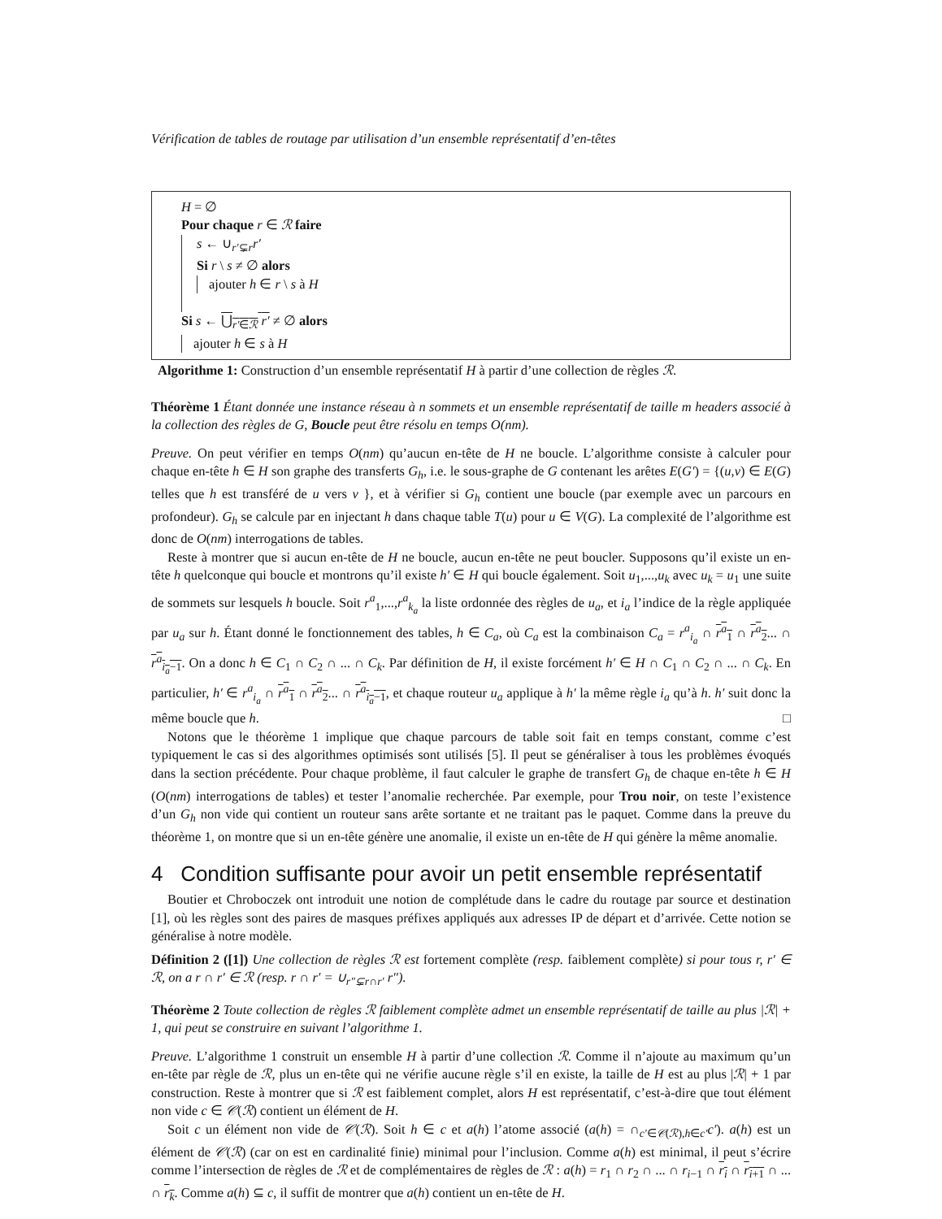Vérification de tables de routage par utilisation d’un ensemble représentatif d’en-têtes
H = ∅
Pour chaque r ∈ ℛ faire
s ← ∪<sub>r′⊊r</sub>r′
Si r \ s ≠ ∅ alors
ajouter h ∈ r \ s à H
Si s ← ⋃<sub>r′∈ℛ</sub> r′ ≠ ∅ alors
ajouter h ∈ s à H
Algorithme 1: Construction d’un ensemble représentatif H à partir d’une collection de règles ℛ.
Théorème 1 Étant donnée une instance réseau à n sommets et un ensemble représentatif de taille m headers associé à la collection des règles de G, Boucle peut être résolu en temps O(nm).
Preuve. On peut vérifier en temps O(nm) qu’aucun en-tête de H ne boucle. L’algorithme consiste à calculer pour chaque en-tête h ∈ H son graphe des transferts G<sub>h</sub>, i.e. le sous-graphe de G contenant les arêtes E(G′) = {(u,v) ∈ E(G) telles que h est transféré de u vers v }, et à vérifier si G<sub>h</sub> contient une boucle (par exemple avec un parcours en profondeur). G<sub>h</sub> se calcule par en injectant h dans chaque table T(u) pour u ∈ V(G). La complexité de l’algorithme est donc de O(nm) interrogations de tables.
Reste à montrer que si aucun en-tête de H ne boucle, aucun en-tête ne peut boucler. Supposons qu’il existe un en-tête h quelconque qui boucle et montrons qu’il existe h′ ∈ H qui boucle également. Soit u<sub>1</sub>,...,u<sub>k</sub> avec u<sub>k</sub> = u<sub>1</sub> une suite de sommets sur lesquels h boucle. Soit r<sup>a</sup><sub>1</sub>,...,r<sup>a</sup><sub>k<sub>a</sub></sub> la liste ordonnée des règles de u<sub>a</sub>, et i<sub>a</sub> l’indice de la règle appliquée par u<sub>a</sub> sur h. Étant donné le fonctionnement des tables, h ∈ C<sub>a</sub>, où C<sub>a</sub> est la combinaison C<sub>a</sub> = r<sup>a</sup><sub>i<sub>a</sub></sub> ∩ r<sup>a</sup><sub>1</sub> ∩ r<sup>a</sup><sub>2</sub>... ∩ r<sup>a</sup><sub>i<sub>a</sub>−1</sub>. On a donc h ∈ C<sub>1</sub> ∩ C<sub>2</sub> ∩ ... ∩ C<sub>k</sub>. Par définition de H, il existe forcément h′ ∈ H ∩ C<sub>1</sub> ∩ C<sub>2</sub> ∩ ... ∩ C<sub>k</sub>. En particulier, h′ ∈ r<sup>a</sup><sub>i<sub>a</sub></sub> ∩ r<sup>a</sup><sub>1</sub> ∩ r<sup>a</sup><sub>2</sub>... ∩ r<sup>a</sup><sub>i<sub>a</sub>−1</sub>, et chaque routeur u<sub>a</sub> applique à h′ la même règle i<sub>a</sub> qu’à h. h′ suit donc la même boucle que h. □
Notons que le théorème 1 implique que chaque parcours de table soit fait en temps constant, comme c’est typiquement le cas si des algorithmes optimisés sont utilisés [5]. Il peut se généraliser à tous les problèmes évoqués dans la section précédente. Pour chaque problème, il faut calculer le graphe de transfert G<sub>h</sub> de chaque en-tête h ∈ H (O(nm) interrogations de tables) et tester l’anomalie recherchée. Par exemple, pour Trou noir, on teste l’existence d’un G<sub>h</sub> non vide qui contient un routeur sans arête sortante et ne traitant pas le paquet. Comme dans la preuve du théorème 1, on montre que si un en-tête génère une anomalie, il existe un en-tête de H qui génère la même anomalie.
4 Condition suffisante pour avoir un petit ensemble représentatif
Boutier et Chroboczek ont introduit une notion de complétude dans le cadre du routage par source et destination [1], où les règles sont des paires de masques préfixes appliqués aux adresses IP de départ et d’arrivée. Cette notion se généralise à notre modèle.
Définition 2 ([1]) Une collection de règles ℛ est fortement complète (resp. faiblement complète) si pour tous r, r′ ∈ ℛ, on a r ∩ r′ ∈ ℛ (resp. r ∩ r′ = ∪<sub>r″⊊r∩r′</sub> r″).
Théorème 2 Toute collection de règles ℛ faiblement complète admet un ensemble représentatif de taille au plus |ℛ| + 1, qui peut se construire en suivant l’algorithme 1.
Preuve. L’algorithme 1 construit un ensemble H à partir d’une collection ℛ. Comme il n’ajoute au maximum qu’un en-tête par règle de ℛ, plus un en-tête qui ne vérifie aucune règle s’il en existe, la taille de H est au plus |ℛ| + 1 par construction. Reste à montrer que si ℛ est faiblement complet, alors H est représentatif, c’est-à-dire que tout élément non vide c ∈ 𝒞(ℛ) contient un élément de H.
Soit c un élément non vide de 𝒞(ℛ). Soit h ∈ c et a(h) l’atome associé (a(h) = ∩<sub>c′∈𝒞(ℛ),h∈c′</sub>c′). a(h) est un élément de 𝒞(ℛ) (car on est en cardinalité finie) minimal pour l’inclusion. Comme a(h) est minimal, il peut s’écrire comme l’intersection de règles de ℛ et de complémentaires de règles de ℛ : a(h) = r<sub>1</sub> ∩ r<sub>2</sub> ∩ ... ∩ r<sub>i−1</sub> ∩ r<sub>i</sub> ∩ r<sub>i+1</sub> ∩ ... ∩ r<sub>k</sub>. Comme a(h) ⊆ c, il suffit de montrer que a(h) contient un en-tête de H.